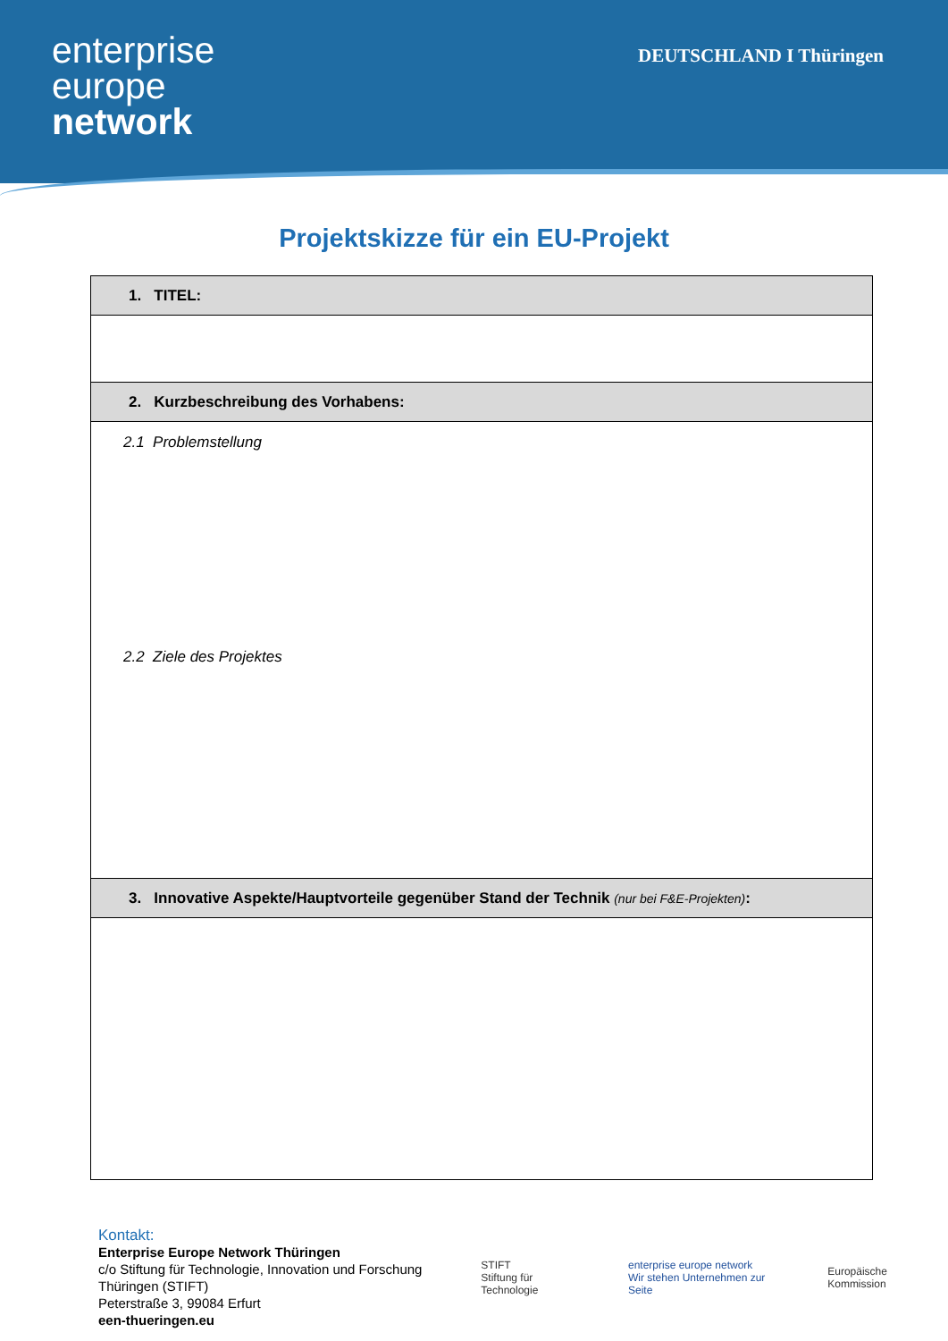enterprise
europe
network
DEUTSCHLAND I Thüringen
Projektskizze für ein EU-Projekt
| 1. TITEL: |
| --- |
| 2. Kurzbeschreibung des Vorhabens: |
| 2.1 Problemstellung 2.2 Ziele des Projektes |
| 3. Innovative Aspekte/Hauptvorteile gegenüber Stand der Technik (nur bei F&E-Projekten) : |
Kontakt:
Enterprise Europe Network Thüringen
c/o Stiftung für Technologie, Innovation und Forschung
Thüringen (STIFT)
Peterstraße 3, 99084 Erfurt
een-thueringen.eu
STIFT
Stiftung für Technologie
enterprise europe network
Wir stehen Unternehmen zur Seite
Europäische Kommission